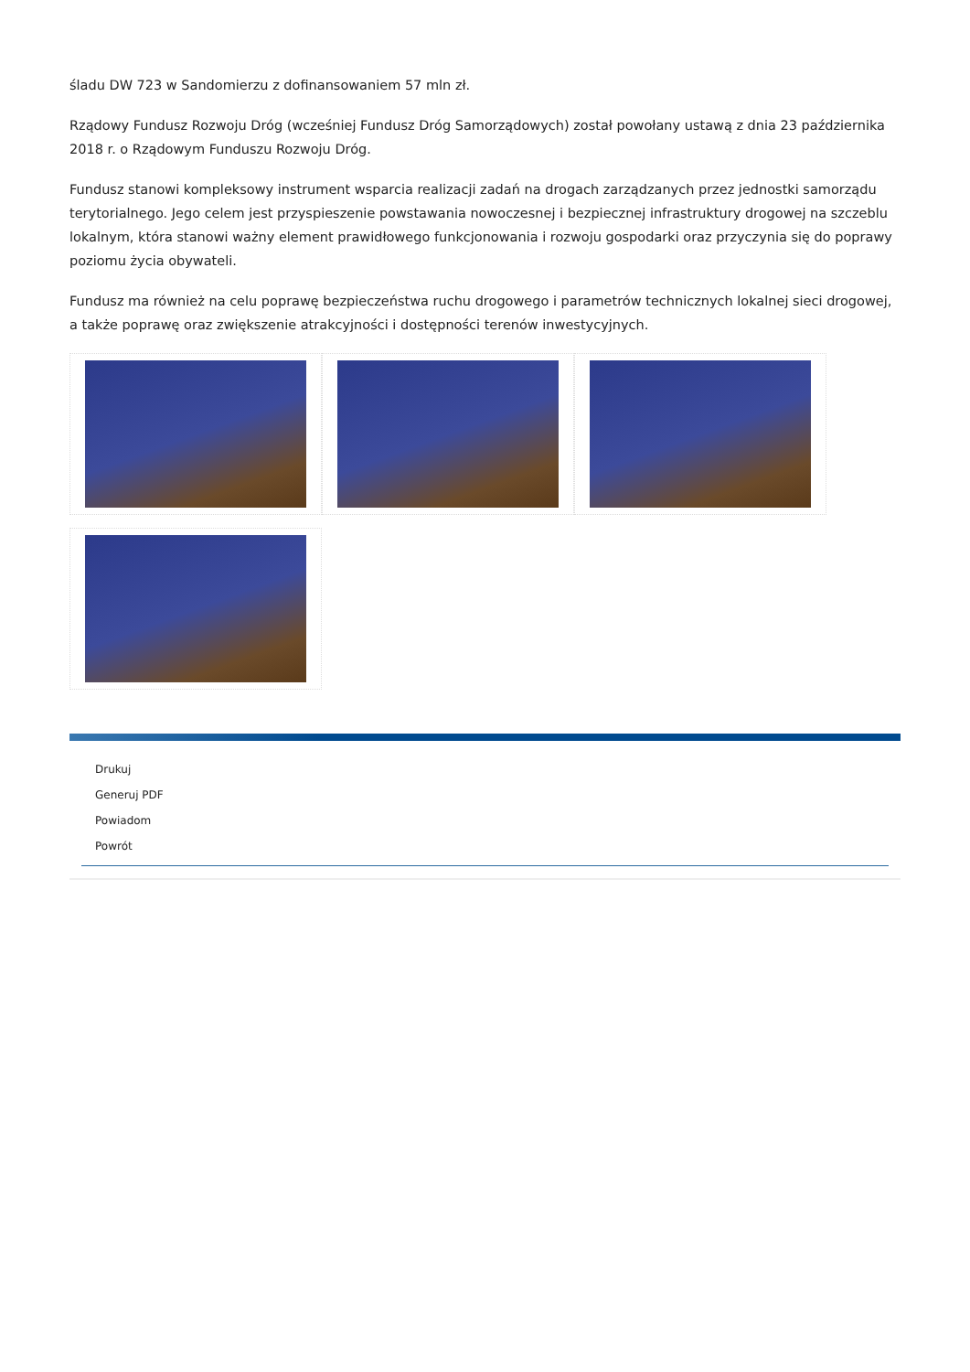śladu DW 723 w Sandomierzu z dofinansowaniem 57 mln zł.
Rządowy Fundusz Rozwoju Dróg (wcześniej Fundusz Dróg Samorządowych) został powołany ustawą z dnia 23 października 2018 r. o Rządowym Funduszu Rozwoju Dróg.
Fundusz stanowi kompleksowy instrument wsparcia realizacji zadań na drogach zarządzanych przez jednostki samorządu terytorialnego. Jego celem jest przyspieszenie powstawania nowoczesnej i bezpiecznej infrastruktury drogowej na szczeblu lokalnym, która stanowi ważny element prawidłowego funkcjonowania i rozwoju gospodarki oraz przyczynia się do poprawy poziomu życia obywateli.
Fundusz ma również na celu poprawę bezpieczeństwa ruchu drogowego i parametrów technicznych lokalnej sieci drogowej, a także poprawę oraz zwiększenie atrakcyjności i dostępności terenów inwestycyjnych.
Drukuj
Generuj PDF
Powiadom
Powrót